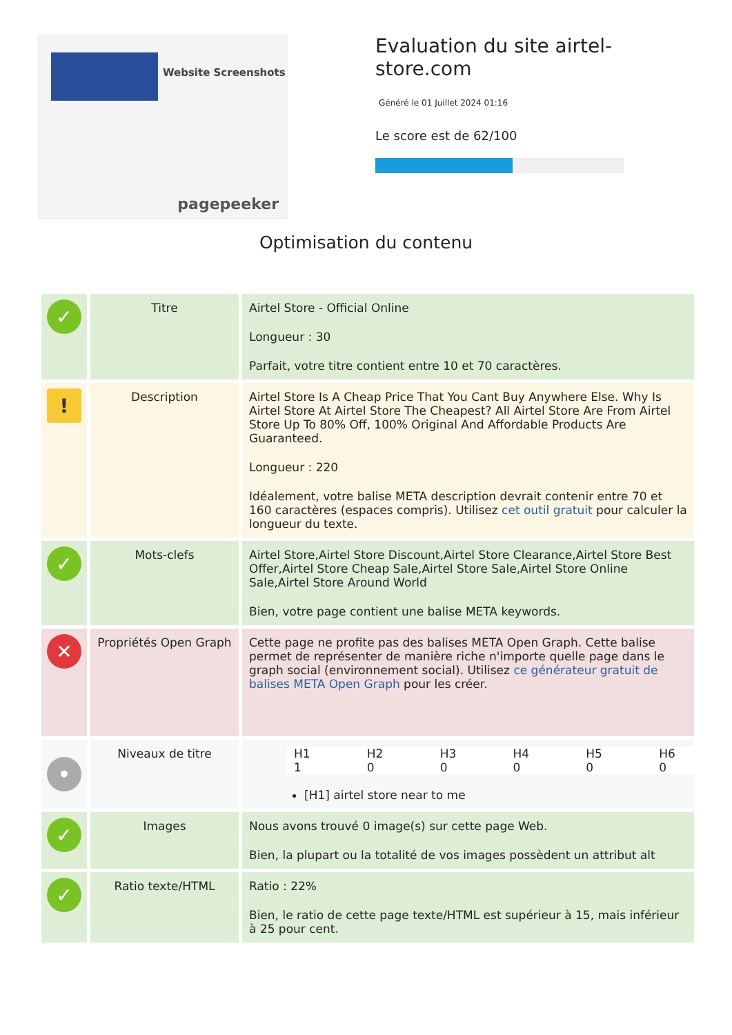Website Screenshots
pagepeeker
Evaluation du site airtel-store.com
Généré le 01 Juillet 2024 01:16
Le score est de 62/100
Optimisation du contenu
| ✓ | Titre | Airtel Store - Official Online Longueur : 30 Parfait, votre titre contient entre 10 et 70 caractères. |
| ! | Description | Airtel Store Is A Cheap Price That You Cant Buy Anywhere Else. Why Is Airtel Store At Airtel Store The Cheapest? All Airtel Store Are From Airtel Store Up To 80% Off, 100% Original And Affordable Products Are Guaranteed. Longueur : 220 Idéalement, votre balise META description devrait contenir entre 70 et 160 caractères (espaces compris). Utilisez cet outil gratuit pour calculer la longueur du texte. |
| ✓ | Mots-clefs | Airtel Store,Airtel Store Discount,Airtel Store Clearance,Airtel Store Best Offer,Airtel Store Cheap Sale,Airtel Store Sale,Airtel Store Online Sale,Airtel Store Around World Bien, votre page contient une balise META keywords. |
| ✕ | Propriétés Open Graph | Cette page ne profite pas des balises META Open Graph. Cette balise permet de représenter de manière riche n'importe quelle page dans le graph social (environnement social). Utilisez ce générateur gratuit de balises META Open Graph pour les créer. |
| • | Niveaux de titre | / H1 / H2 / H3 / H4 / H5 / H6 / / 1 / 0 / 0 / 0 / 0 / 0 / [H1] airtel store near to me |
| ✓ | Images | Nous avons trouvé 0 image(s) sur cette page Web. Bien, la plupart ou la totalité de vos images possèdent un attribut alt |
| ✓ | Ratio texte/HTML | Ratio : 22% Bien, le ratio de cette page texte/HTML est supérieur à 15, mais inférieur à 25 pour cent. |